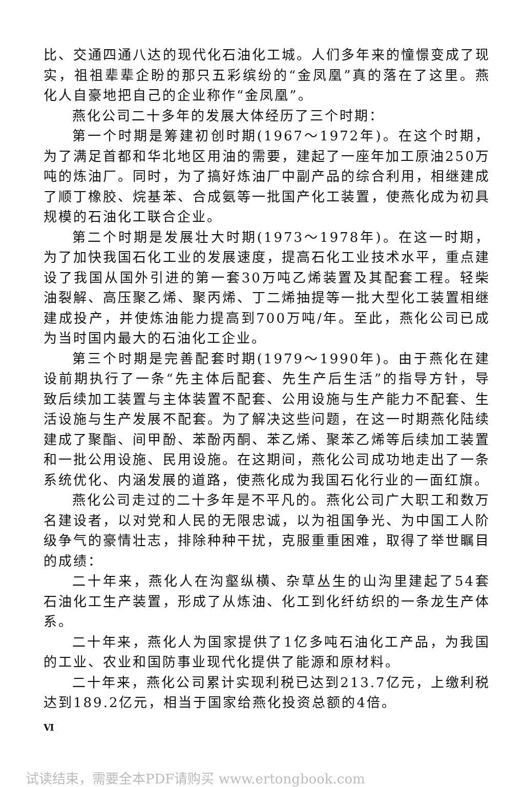比、交通四通八达的现代化石油化工城。人们多年来的憧憬变成了现实，祖祖辈辈企盼的那只五彩缤纷的“金凤凰”真的落在了这里。燕化人自豪地把自己的企业称作“金凤凰”。
燕化公司二十多年的发展大体经历了三个时期：
第一个时期是筹建初创时期(1967～1972年)。在这个时期，为了满足首都和华北地区用油的需要，建起了一座年加工原油250万吨的炼油厂。同时，为了搞好炼油厂中副产品的综合利用，相继建成了顺丁橡胶、烷基苯、合成氨等一批国产化工装置，使燕化成为初具规模的石油化工联合企业。
第二个时期是发展壮大时期(1973～1978年)。在这一时期，为了加快我国石化工业的发展速度，提高石化工业技术水平，重点建设了我国从国外引进的第一套30万吨乙烯装置及其配套工程。轻柴油裂解、高压聚乙烯、聚丙烯、丁二烯抽提等一批大型化工装置相继建成投产，并使炼油能力提高到700万吨/年。至此，燕化公司已成为当时国内最大的石油化工企业。
第三个时期是完善配套时期(1979～1990年)。由于燕化在建设前期执行了一条“先主体后配套、先生产后生活”的指导方针，导致后续加工装置与主体装置不配套、公用设施与生产能力不配套、生活设施与生产发展不配套。为了解决这些问题，在这一时期燕化陆续建成了聚酯、间甲酚、苯酚丙酮、苯乙烯、聚苯乙烯等后续加工装置和一批公用设施、民用设施。在这期间，燕化公司成功地走出了一条系统优化、内涵发展的道路，使燕化成为我国石化行业的一面红旗。
燕化公司走过的二十多年是不平凡的。燕化公司广大职工和数万名建设者，以对党和人民的无限忠诚，以为祖国争光、为中国工人阶级争气的豪情壮志，排除种种干扰，克服重重困难，取得了举世瞩目的成绩：
二十年来，燕化人在沟壑纵横、杂草丛生的山沟里建起了54套石油化工生产装置，形成了从炼油、化工到化纤纺织的一条龙生产体系。
二十年来，燕化人为国家提供了1亿多吨石油化工产品，为我国的工业、农业和国防事业现代化提供了能源和原材料。
二十年来，燕化公司累计实现利税已达到213.7亿元，上缴利税达到189.2亿元，相当于国家给燕化投资总额的4倍。
Ⅵ
试读结束，需要全本PDF请购买 www.ertongbook.com